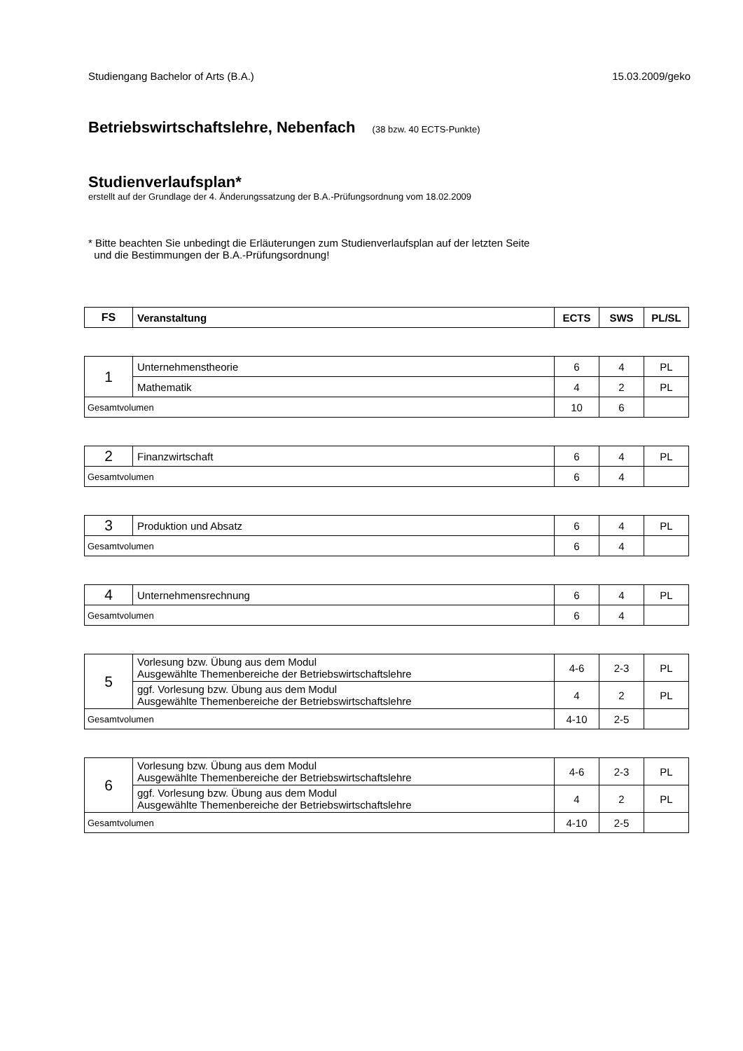Studiengang Bachelor of Arts (B.A.) 15.03.2009/geko
Betriebswirtschaftslehre, Nebenfach (38 bzw. 40 ECTS-Punkte)
Studienverlaufsplan*
erstellt auf der Grundlage der 4. Änderungssatzung der B.A.-Prüfungsordnung vom 18.02.2009
* Bitte beachten Sie unbedingt die Erläuterungen zum Studienverlaufsplan auf der letzten Seite
und die Bestimmungen der B.A.-Prüfungsordnung!
| FS | Veranstaltung | ECTS | SWS | PL/SL |
| --- | --- | --- | --- | --- |
| 1 | Unternehmenstheorie | 6 | 4 | PL |
| | Mathematik | 4 | 2 | PL |
| Gesamtvolumen | | 10 | 6 | |
| 2 | Finanzwirtschaft | 6 | 4 | PL |
| Gesamtvolumen | | 6 | 4 | |
| 3 | Produktion und Absatz | 6 | 4 | PL |
| Gesamtvolumen | | 6 | 4 | |
| 4 | Unternehmensrechnung | 6 | 4 | PL |
| Gesamtvolumen | | 6 | 4 | |
| 5 | Vorlesung bzw. Übung aus dem Modul Ausgewählte Themenbereiche der Betriebswirtschaftslehre | 4-6 | 2-3 | PL |
| | ggf. Vorlesung bzw. Übung aus dem Modul Ausgewählte Themenbereiche der Betriebswirtschaftslehre | 4 | 2 | PL |
| Gesamtvolumen | | 4-10 | 2-5 | |
| 6 | Vorlesung bzw. Übung aus dem Modul Ausgewählte Themenbereiche der Betriebswirtschaftslehre | 4-6 | 2-3 | PL |
| | ggf. Vorlesung bzw. Übung aus dem Modul Ausgewählte Themenbereiche der Betriebswirtschaftslehre | 4 | 2 | PL |
| Gesamtvolumen | | 4-10 | 2-5 | |